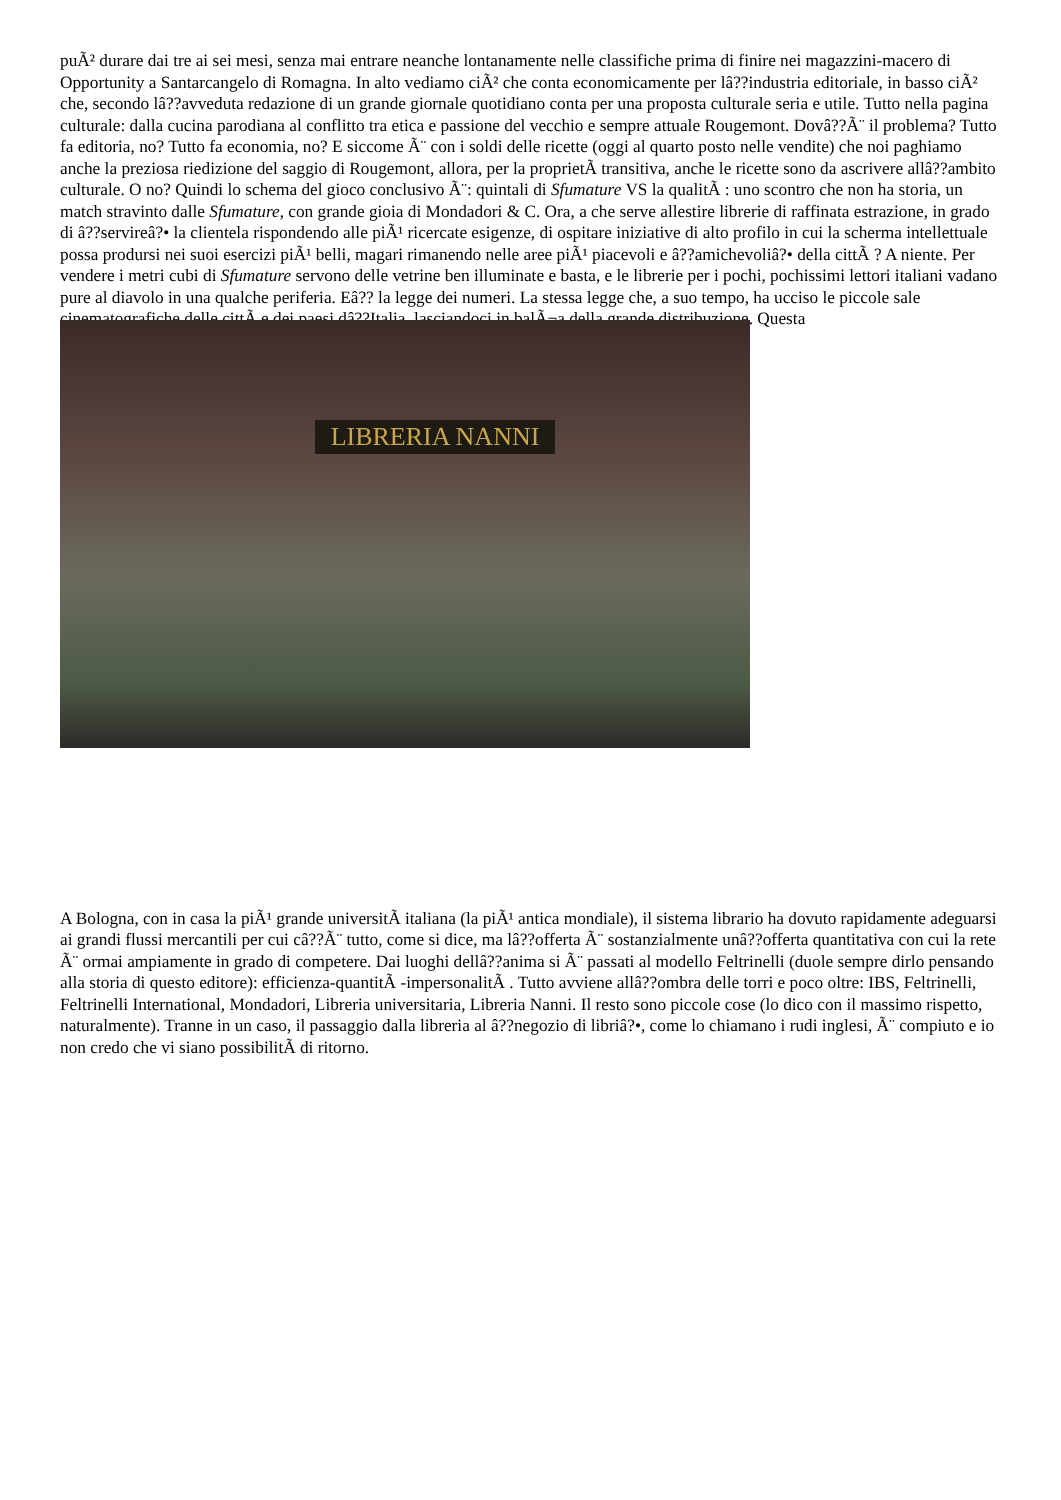puÃ² durare dai tre ai sei mesi, senza mai entrare neanche lontanamente nelle classifiche prima di finire nei magazzini-macero di Opportunity a Santarcangelo di Romagna. In alto vediamo ciÃ² che conta economicamente per lâ??industria editoriale, in basso ciÃ² che, secondo lâ??avveduta redazione di un grande giornale quotidiano conta per una proposta culturale seria e utile. Tutto nella pagina culturale: dalla cucina parodiana al conflitto tra etica e passione del vecchio e sempre attuale Rougemont. Dovâ??Ã¨ il problema? Tutto fa editoria, no? Tutto fa economia, no? E siccome Ã¨ con i soldi delle ricette (oggi al quarto posto nelle vendite) che noi paghiamo anche la preziosa riedizione del saggio di Rougemont, allora, per la proprietÃ transitiva, anche le ricette sono da ascrivere allâ??ambito culturale. O no? Quindi lo schema del gioco conclusivo Ã¨: quintali di Sfumature VS la qualitÃ : uno scontro che non ha storia, un match stravinto dalle Sfumature, con grande gioia di Mondadori & C. Ora, a che serve allestire librerie di raffinata estrazione, in grado di â??servireâ?• la clientela rispondendo alle piÃ¹ ricercate esigenze, di ospitare iniziative di alto profilo in cui la scherma intellettuale possa prodursi nei suoi esercizi piÃ¹ belli, magari rimanendo nelle aree piÃ¹ piacevoli e â??amichevoliâ?• della cittÃ ? A niente. Per vendere i metri cubi di Sfumature servono delle vetrine ben illuminate e basta, e le librerie per i pochi, pochissimi lettori italiani vadano pure al diavolo in una qualche periferia. Eâ?? la legge dei numeri. La stessa legge che, a suo tempo, ha ucciso le piccole sale cinematografiche delle cittÃ e dei paesi dâ??Italia, lasciandoci in balÃ¬a della grande distribuzione. Questa
LIBRERIA NANNI
A Bologna, con in casa la piÃ¹ grande universitÃ italiana (la piÃ¹ antica mondiale), il sistema librario ha dovuto rapidamente adeguarsi ai grandi flussi mercantili per cui câ??Ã¨ tutto, come si dice, ma lâ??offerta Ã¨ sostanzialmente unâ??offerta quantitativa con cui la rete Ã¨ ormai ampiamente in grado di competere. Dai luoghi dellâ??anima si Ã¨ passati al modello Feltrinelli (duole sempre dirlo pensando alla storia di questo editore): efficienza-quantitÃ -impersonalitÃ . Tutto avviene allâ??ombra delle torri e poco oltre: IBS, Feltrinelli, Feltrinelli International, Mondadori, Libreria universitaria, Libreria Nanni. Il resto sono piccole cose (lo dico con il massimo rispetto, naturalmente). Tranne in un caso, il passaggio dalla libreria al â??negozio di libriâ?•, come lo chiamano i rudi inglesi, Ã¨ compiuto e io non credo che vi siano possibilitÃ di ritorno.